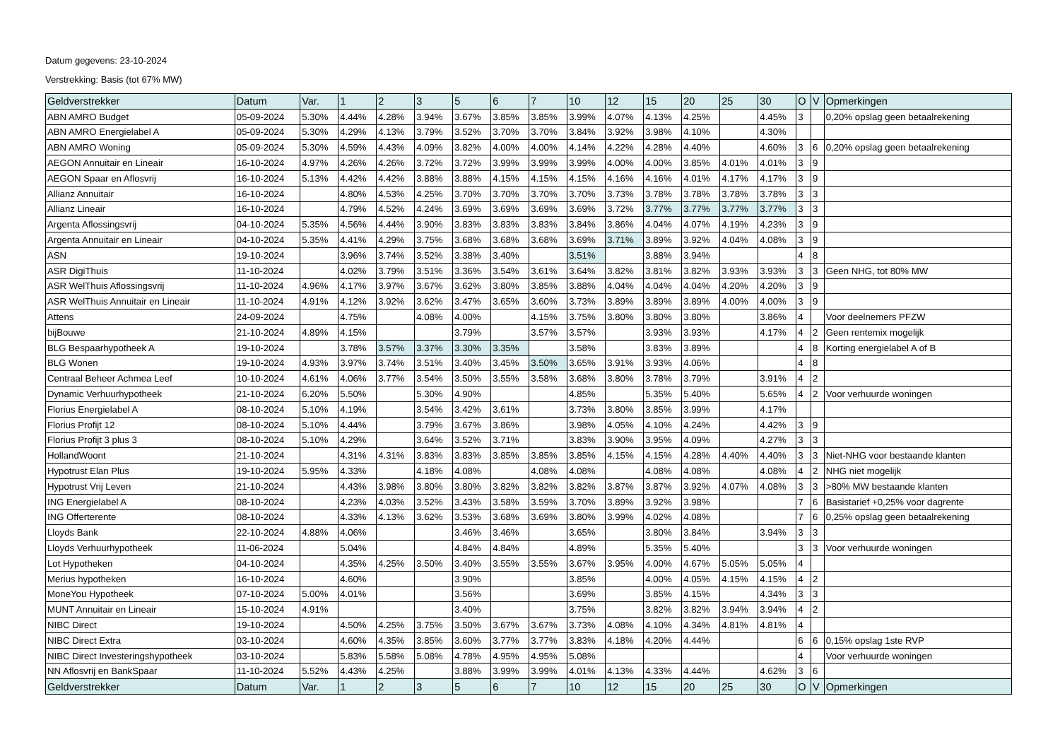Datum gegevens: 23-10-2024
Verstrekking: Basis (tot 67% MW)
| Geldverstrekker | Datum | Var. | 1 | 2 | 3 | 5 | 6 | 7 | 10 | 12 | 15 | 20 | 25 | 30 | O | V | Opmerkingen |
| --- | --- | --- | --- | --- | --- | --- | --- | --- | --- | --- | --- | --- | --- | --- | --- | --- | --- |
| ABN AMRO Budget | 05-09-2024 | 5.30% | 4.44% | 4.28% | 3.94% | 3.67% | 3.85% | 3.85% | 3.99% | 4.07% | 4.13% | 4.25% | | 4.45% | 3 | | 0,20% opslag geen betaalrekening |
| ABN AMRO Energielabel A | 05-09-2024 | 5.30% | 4.29% | 4.13% | 3.79% | 3.52% | 3.70% | 3.70% | 3.84% | 3.92% | 3.98% | 4.10% | | 4.30% | | | |
| ABN AMRO Woning | 05-09-2024 | 5.30% | 4.59% | 4.43% | 4.09% | 3.82% | 4.00% | 4.00% | 4.14% | 4.22% | 4.28% | 4.40% | | 4.60% | 3 | 6 | 0,20% opslag geen betaalrekening |
| AEGON Annuitair en Lineair | 16-10-2024 | 4.97% | 4.26% | 4.26% | 3.72% | 3.72% | 3.99% | 3.99% | 3.99% | 4.00% | 4.00% | 3.85% | 4.01% | 4.01% | 3 | 9 | |
| AEGON Spaar en Aflosvrij | 16-10-2024 | 5.13% | 4.42% | 4.42% | 3.88% | 3.88% | 4.15% | 4.15% | 4.15% | 4.16% | 4.16% | 4.01% | 4.17% | 4.17% | 3 | 9 | |
| Allianz Annuitair | 16-10-2024 | | 4.80% | 4.53% | 4.25% | 3.70% | 3.70% | 3.70% | 3.70% | 3.73% | 3.78% | 3.78% | 3.78% | 3.78% | 3 | 3 | |
| Allianz Lineair | 16-10-2024 | | 4.79% | 4.52% | 4.24% | 3.69% | 3.69% | 3.69% | 3.69% | 3.72% | 3.77% | 3.77% | 3.77% | 3.77% | 3 | 3 | |
| Argenta Aflossingsvrij | 04-10-2024 | 5.35% | 4.56% | 4.44% | 3.90% | 3.83% | 3.83% | 3.83% | 3.84% | 3.86% | 4.04% | 4.07% | 4.19% | 4.23% | 3 | 9 | |
| Argenta Annuitair en Lineair | 04-10-2024 | 5.35% | 4.41% | 4.29% | 3.75% | 3.68% | 3.68% | 3.68% | 3.69% | 3.71% | 3.89% | 3.92% | 4.04% | 4.08% | 3 | 9 | |
| ASN | 19-10-2024 | | 3.96% | 3.74% | 3.52% | 3.38% | 3.40% | | 3.51% | | 3.88% | 3.94% | | | 4 | 8 | |
| ASR DigiThuis | 11-10-2024 | | 4.02% | 3.79% | 3.51% | 3.36% | 3.54% | 3.61% | 3.64% | 3.82% | 3.81% | 3.82% | 3.93% | 3.93% | 3 | 3 | Geen NHG, tot 80% MW |
| ASR WelThuis Aflossingsvrij | 11-10-2024 | 4.96% | 4.17% | 3.97% | 3.67% | 3.62% | 3.80% | 3.85% | 3.88% | 4.04% | 4.04% | 4.04% | 4.20% | 4.20% | 3 | 9 | |
| ASR WelThuis Annuitair en Lineair | 11-10-2024 | 4.91% | 4.12% | 3.92% | 3.62% | 3.47% | 3.65% | 3.60% | 3.73% | 3.89% | 3.89% | 3.89% | 4.00% | 4.00% | 3 | 9 | |
| Attens | 24-09-2024 | | 4.75% | | 4.08% | 4.00% | | 4.15% | 3.75% | 3.80% | 3.80% | 3.80% | | 3.86% | 4 | | Voor deelnemers PFZW |
| bijBouwe | 21-10-2024 | 4.89% | 4.15% | | | 3.79% | | 3.57% | 3.57% | | 3.93% | 3.93% | | 4.17% | 4 | 2 | Geen rentemix mogelijk |
| BLG Bespaarhypotheek A | 19-10-2024 | | 3.78% | 3.57% | 3.37% | 3.30% | 3.35% | | 3.58% | | 3.83% | 3.89% | | | 4 | 8 | Korting energielabel A of B |
| BLG Wonen | 19-10-2024 | 4.93% | 3.97% | 3.74% | 3.51% | 3.40% | 3.45% | 3.50% | 3.65% | 3.91% | 3.93% | 4.06% | | | 4 | 8 | |
| Centraal Beheer Achmea Leef | 10-10-2024 | 4.61% | 4.06% | 3.77% | 3.54% | 3.50% | 3.55% | 3.58% | 3.68% | 3.80% | 3.78% | 3.79% | | 3.91% | 4 | 2 | |
| Dynamic Verhuurhypotheek | 21-10-2024 | 6.20% | 5.50% | | 5.30% | 4.90% | | | 4.85% | | 5.35% | 5.40% | | 5.65% | 4 | 2 | Voor verhuurde woningen |
| Florius Energielabel A | 08-10-2024 | 5.10% | 4.19% | | 3.54% | 3.42% | 3.61% | | 3.73% | 3.80% | 3.85% | 3.99% | | 4.17% | | | |
| Florius Profijt 12 | 08-10-2024 | 5.10% | 4.44% | | 3.79% | 3.67% | 3.86% | | 3.98% | 4.05% | 4.10% | 4.24% | | 4.42% | 3 | 9 | |
| Florius Profijt 3 plus 3 | 08-10-2024 | 5.10% | 4.29% | | 3.64% | 3.52% | 3.71% | | 3.83% | 3.90% | 3.95% | 4.09% | | 4.27% | 3 | 3 | |
| HollandWoont | 21-10-2024 | | 4.31% | 4.31% | 3.83% | 3.83% | 3.85% | 3.85% | 3.85% | 4.15% | 4.15% | 4.28% | 4.40% | 4.40% | 3 | 3 | Niet-NHG voor bestaande klanten |
| Hypotrust Elan Plus | 19-10-2024 | 5.95% | 4.33% | | 4.18% | 4.08% | | 4.08% | 4.08% | | 4.08% | 4.08% | | 4.08% | 4 | 2 | NHG niet mogelijk |
| Hypotrust Vrij Leven | 21-10-2024 | | 4.43% | 3.98% | 3.80% | 3.80% | 3.82% | 3.82% | 3.82% | 3.87% | 3.87% | 3.92% | 4.07% | 4.08% | 3 | 3 | >80% MW bestaande klanten |
| ING Energielabel A | 08-10-2024 | | 4.23% | 4.03% | 3.52% | 3.43% | 3.58% | 3.59% | 3.70% | 3.89% | 3.92% | 3.98% | | | 7 | 6 | Basistarief +0,25% voor dagrente |
| ING Offerterente | 08-10-2024 | | 4.33% | 4.13% | 3.62% | 3.53% | 3.68% | 3.69% | 3.80% | 3.99% | 4.02% | 4.08% | | | 7 | 6 | 0,25% opslag geen betaalrekening |
| Lloyds Bank | 22-10-2024 | 4.88% | 4.06% | | | 3.46% | 3.46% | | 3.65% | | 3.80% | 3.84% | | 3.94% | 3 | 3 | |
| Lloyds Verhuurhypotheek | 11-06-2024 | | 5.04% | | | 4.84% | 4.84% | | 4.89% | | 5.35% | 5.40% | | | 3 | 3 | Voor verhuurde woningen |
| Lot Hypotheken | 04-10-2024 | | 4.35% | 4.25% | 3.50% | 3.40% | 3.55% | 3.55% | 3.67% | 3.95% | 4.00% | 4.67% | 5.05% | 5.05% | 4 | | |
| Merius hypotheken | 16-10-2024 | | 4.60% | | | 3.90% | | | 3.85% | | 4.00% | 4.05% | 4.15% | 4.15% | 4 | 2 | |
| MoneYou Hypotheek | 07-10-2024 | 5.00% | 4.01% | | | 3.56% | | | 3.69% | | 3.85% | 4.15% | | 4.34% | 3 | 3 | |
| MUNT Annuitair en Lineair | 15-10-2024 | 4.91% | | | | 3.40% | | | 3.75% | | 3.82% | 3.82% | 3.94% | 3.94% | 4 | 2 | |
| NIBC Direct | 19-10-2024 | | 4.50% | 4.25% | 3.75% | 3.50% | 3.67% | 3.67% | 3.73% | 4.08% | 4.10% | 4.34% | 4.81% | 4.81% | 4 | | |
| NIBC Direct Extra | 03-10-2024 | | 4.60% | 4.35% | 3.85% | 3.60% | 3.77% | 3.77% | 3.83% | 4.18% | 4.20% | 4.44% | | | 6 | 6 | 0,15% opslag 1ste RVP |
| NIBC Direct Investeringshypotheek | 03-10-2024 | | 5.83% | 5.58% | 5.08% | 4.78% | 4.95% | 4.95% | 5.08% | | | | | | 4 | | Voor verhuurde woningen |
| NN Aflosvrij en BankSpaar | 11-10-2024 | 5.52% | 4.43% | 4.25% | | 3.88% | 3.99% | 3.99% | 4.01% | 4.13% | 4.33% | 4.44% | | 4.62% | 3 | 6 | |
| Geldverstrekker | Datum | Var. | 1 | 2 | 3 | 5 | 6 | 7 | 10 | 12 | 15 | 20 | 25 | 30 | O | V | Opmerkingen |